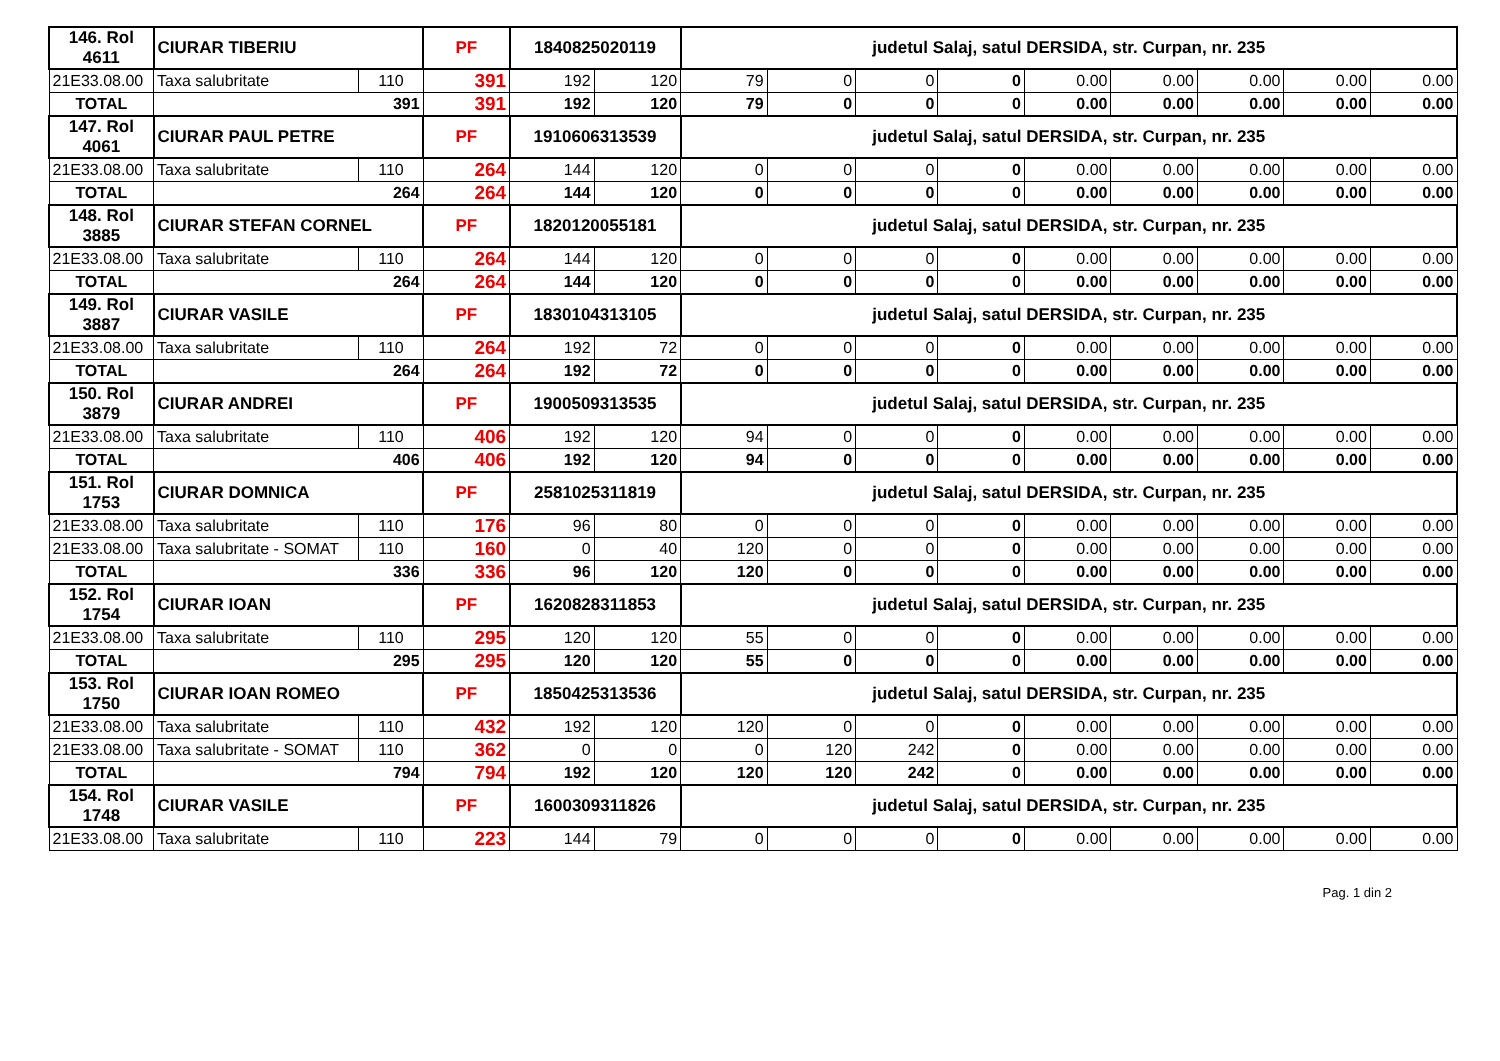| 146. Rol 4611 | CIURAR TIBERIU | | PF | 1840825020119 | | judetul Salaj, satul DERSIDA, str. Curpan, nr. 235 | | | | | | | | |
| 21E33.08.00 | Taxa salubritate | 110 | 391 | 192 | 120 | 79 | 0 | 0 | 0 | 0.00 | 0.00 | 0.00 | 0.00 | 0.00 |
| TOTAL | 391 | | 391 | 192 | 120 | 79 | 0 | 0 | 0 | 0.00 | 0.00 | 0.00 | 0.00 | 0.00 |
| 147. Rol 4061 | CIURAR PAUL PETRE | | PF | 1910606313539 | | judetul Salaj, satul DERSIDA, str. Curpan, nr. 235 | | | | | | | | |
| 21E33.08.00 | Taxa salubritate | 110 | 264 | 144 | 120 | 0 | 0 | 0 | 0 | 0.00 | 0.00 | 0.00 | 0.00 | 0.00 |
| TOTAL | 264 | | 264 | 144 | 120 | 0 | 0 | 0 | 0 | 0.00 | 0.00 | 0.00 | 0.00 | 0.00 |
| 148. Rol 3885 | CIURAR STEFAN CORNEL | | PF | 1820120055181 | | judetul Salaj, satul DERSIDA, str. Curpan, nr. 235 | | | | | | | | |
| 21E33.08.00 | Taxa salubritate | 110 | 264 | 144 | 120 | 0 | 0 | 0 | 0 | 0.00 | 0.00 | 0.00 | 0.00 | 0.00 |
| TOTAL | 264 | | 264 | 144 | 120 | 0 | 0 | 0 | 0 | 0.00 | 0.00 | 0.00 | 0.00 | 0.00 |
| 149. Rol 3887 | CIURAR VASILE | | PF | 1830104313105 | | judetul Salaj, satul DERSIDA, str. Curpan, nr. 235 | | | | | | | | |
| 21E33.08.00 | Taxa salubritate | 110 | 264 | 192 | 72 | 0 | 0 | 0 | 0 | 0.00 | 0.00 | 0.00 | 0.00 | 0.00 |
| TOTAL | 264 | | 264 | 192 | 72 | 0 | 0 | 0 | 0 | 0.00 | 0.00 | 0.00 | 0.00 | 0.00 |
| 150. Rol 3879 | CIURAR ANDREI | | PF | 1900509313535 | | judetul Salaj, satul DERSIDA, str. Curpan, nr. 235 | | | | | | | | |
| 21E33.08.00 | Taxa salubritate | 110 | 406 | 192 | 120 | 94 | 0 | 0 | 0 | 0.00 | 0.00 | 0.00 | 0.00 | 0.00 |
| TOTAL | 406 | | 406 | 192 | 120 | 94 | 0 | 0 | 0 | 0.00 | 0.00 | 0.00 | 0.00 | 0.00 |
| 151. Rol 1753 | CIURAR DOMNICA | | PF | 2581025311819 | | judetul Salaj, satul DERSIDA, str. Curpan, nr. 235 | | | | | | | | |
| 21E33.08.00 | Taxa salubritate | 110 | 176 | 96 | 80 | 0 | 0 | 0 | 0 | 0.00 | 0.00 | 0.00 | 0.00 | 0.00 |
| 21E33.08.00 | Taxa salubritate - SOMAT | 110 | 160 | 0 | 40 | 120 | 0 | 0 | 0 | 0.00 | 0.00 | 0.00 | 0.00 | 0.00 |
| TOTAL | 336 | | 336 | 96 | 120 | 120 | 0 | 0 | 0 | 0.00 | 0.00 | 0.00 | 0.00 | 0.00 |
| 152. Rol 1754 | CIURAR IOAN | | PF | 1620828311853 | | judetul Salaj, satul DERSIDA, str. Curpan, nr. 235 | | | | | | | | |
| 21E33.08.00 | Taxa salubritate | 110 | 295 | 120 | 120 | 55 | 0 | 0 | 0 | 0.00 | 0.00 | 0.00 | 0.00 | 0.00 |
| TOTAL | 295 | | 295 | 120 | 120 | 55 | 0 | 0 | 0 | 0.00 | 0.00 | 0.00 | 0.00 | 0.00 |
| 153. Rol 1750 | CIURAR IOAN ROMEO | | PF | 1850425313536 | | judetul Salaj, satul DERSIDA, str. Curpan, nr. 235 | | | | | | | | |
| 21E33.08.00 | Taxa salubritate | 110 | 432 | 192 | 120 | 120 | 0 | 0 | 0 | 0.00 | 0.00 | 0.00 | 0.00 | 0.00 |
| 21E33.08.00 | Taxa salubritate - SOMAT | 110 | 362 | 0 | 0 | 0 | 120 | 242 | 0 | 0.00 | 0.00 | 0.00 | 0.00 | 0.00 |
| TOTAL | 794 | | 794 | 192 | 120 | 120 | 120 | 242 | 0 | 0.00 | 0.00 | 0.00 | 0.00 | 0.00 |
| 154. Rol 1748 | CIURAR VASILE | | PF | 1600309311826 | | judetul Salaj, satul DERSIDA, str. Curpan, nr. 235 | | | | | | | | |
| 21E33.08.00 | Taxa salubritate | 110 | 223 | 144 | 79 | 0 | 0 | 0 | 0 | 0.00 | 0.00 | 0.00 | 0.00 | 0.00 |
Pag. 1 din 2